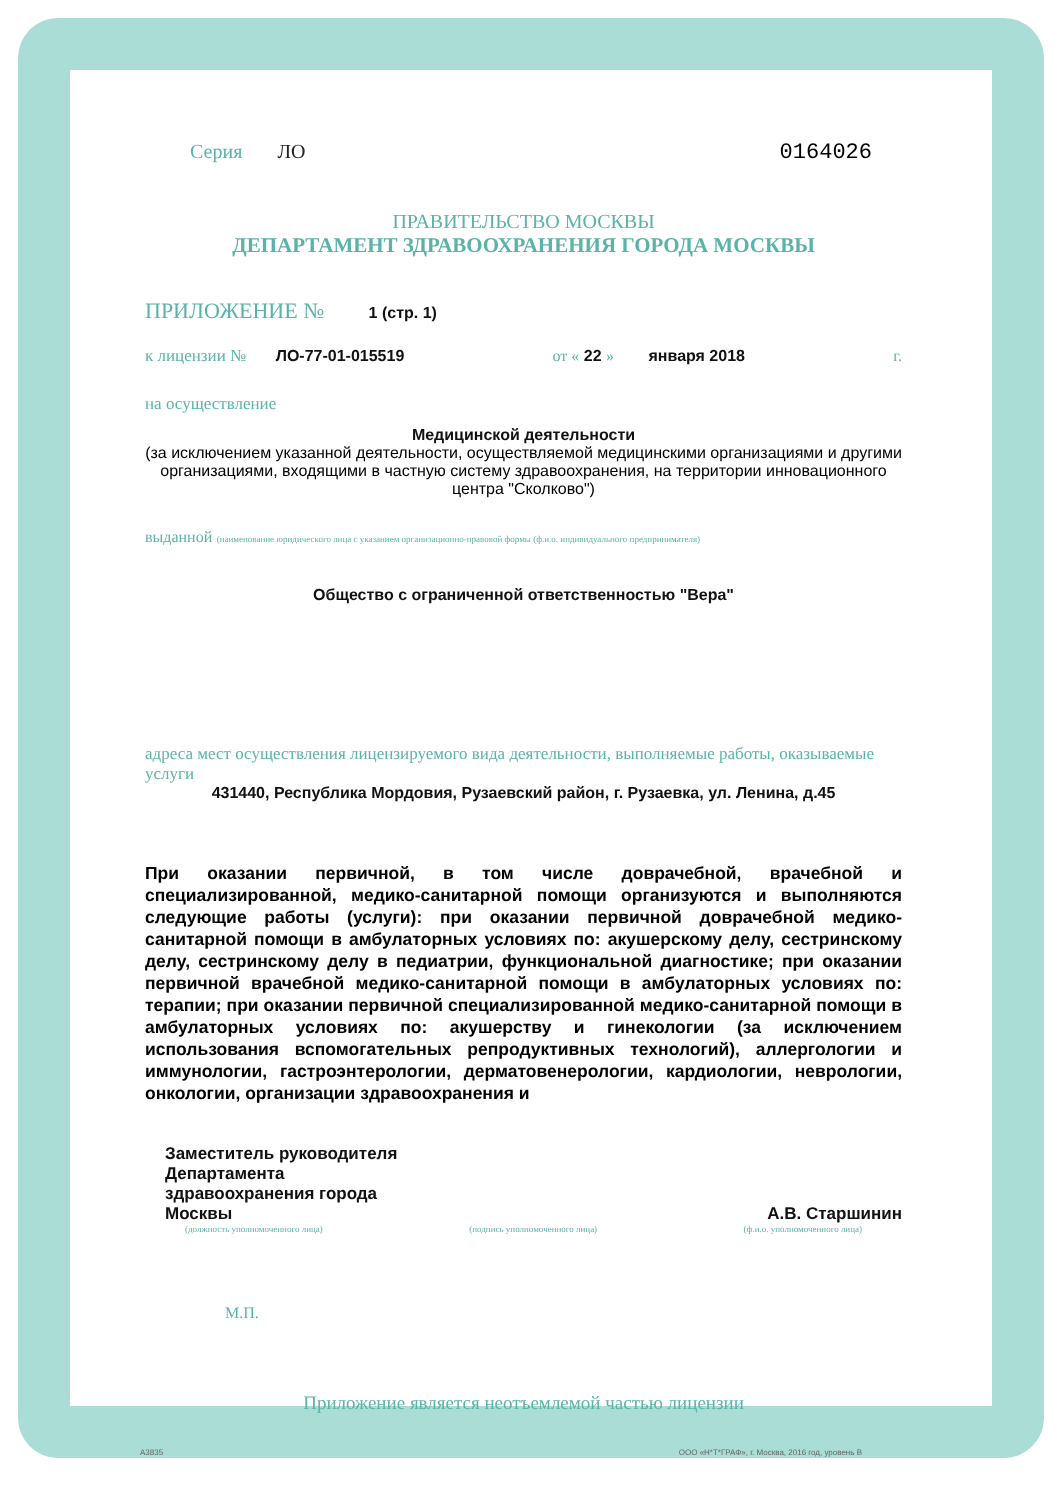Серия ЛО 0164026
ПРАВИТЕЛЬСТВО МОСКВЫ
ДЕПАРТАМЕНТ ЗДРАВООХРАНЕНИЯ ГОРОДА МОСКВЫ
ПРИЛОЖЕНИЕ № 1 (стр. 1)
к лицензии № ЛО-77-01-015519 от « 22 » января 2018 г.
на осуществление
Медицинской деятельности
(за исключением указанной деятельности, осуществляемой медицинскими организациями и другими организациями, входящими в частную систему здравоохранения, на территории инновационного центра "Сколково")
выданной (наименование юридического лица с указанием организационно-правовой формы (ф.и.о. индивидуального предпринимателя)
Общество с ограниченной ответственностью "Вера"
адреса мест осуществления лицензируемого вида деятельности, выполняемые работы, оказываемые услуги
431440, Республика Мордовия, Рузаевский район, г. Рузаевка, ул. Ленина, д.45
При оказании первичной, в том числе доврачебной, врачебной и специализированной, медико-санитарной помощи организуются и выполняются следующие работы (услуги): при оказании первичной доврачебной медико-санитарной помощи в амбулаторных условиях по: акушерскому делу, сестринскому делу, сестринскому делу в педиатрии, функциональной диагностике; при оказании первичной врачебной медико-санитарной помощи в амбулаторных условиях по: терапии; при оказании первичной специализированной медико-санитарной помощи в амбулаторных условиях по: акушерству и гинекологии (за исключением использования вспомогательных репродуктивных технологий), аллергологии и иммунологии, гастроэнтерологии, дерматовенерологии, кардиологии, неврологии, онкологии, организации здравоохранения и
Заместитель руководителя
Департамента
здравоохранения города
Москвы А.В. Старшинин
(должность уполномоченного лица) (подпись уполномоченного лица) (ф.и.о. уполномоченного лица)
М.П.
Приложение является неотъемлемой частью лицензии
А3835 ООО «Н*Т*ГРАФ», г. Москва, 2016 год, уровень В